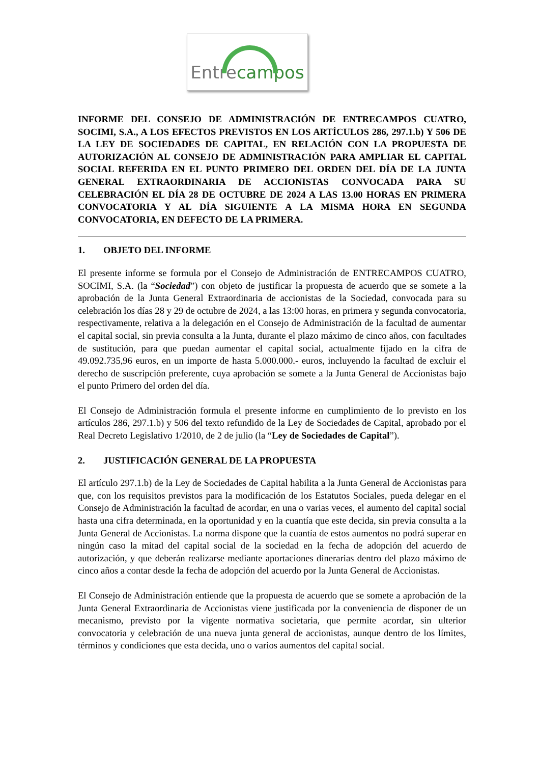Entrecampos
INFORME DEL CONSEJO DE ADMINISTRACIÓN DE ENTRECAMPOS CUATRO, SOCIMI, S.A., A LOS EFECTOS PREVISTOS EN LOS ARTÍCULOS 286, 297.1.b) Y 506 DE LA LEY DE SOCIEDADES DE CAPITAL, EN RELACIÓN CON LA PROPUESTA DE AUTORIZACIÓN AL CONSEJO DE ADMINISTRACIÓN PARA AMPLIAR EL CAPITAL SOCIAL REFERIDA EN EL PUNTO PRIMERO DEL ORDEN DEL DÍA DE LA JUNTA GENERAL EXTRAORDINARIA DE ACCIONISTAS CONVOCADA PARA SU CELEBRACIÓN EL DÍA 28 DE OCTUBRE DE 2024 A LAS 13.00 HORAS EN PRIMERA CONVOCATORIA Y AL DÍA SIGUIENTE A LA MISMA HORA EN SEGUNDA CONVOCATORIA, EN DEFECTO DE LA PRIMERA.
1. OBJETO DEL INFORME
El presente informe se formula por el Consejo de Administración de ENTRECAMPOS CUATRO, SOCIMI, S.A. (la “Sociedad”) con objeto de justificar la propuesta de acuerdo que se somete a la aprobación de la Junta General Extraordinaria de accionistas de la Sociedad, convocada para su celebración los días 28 y 29 de octubre de 2024, a las 13:00 horas, en primera y segunda convocatoria, respectivamente, relativa a la delegación en el Consejo de Administración de la facultad de aumentar el capital social, sin previa consulta a la Junta, durante el plazo máximo de cinco años, con facultades de sustitución, para que puedan aumentar el capital social, actualmente fijado en la cifra de 49.092.735,96 euros, en un importe de hasta 5.000.000.- euros, incluyendo la facultad de excluir el derecho de suscripción preferente, cuya aprobación se somete a la Junta General de Accionistas bajo el punto Primero del orden del día.
El Consejo de Administración formula el presente informe en cumplimiento de lo previsto en los artículos 286, 297.1.b) y 506 del texto refundido de la Ley de Sociedades de Capital, aprobado por el Real Decreto Legislativo 1/2010, de 2 de julio (la “Ley de Sociedades de Capital”).
2. JUSTIFICACIÓN GENERAL DE LA PROPUESTA
El artículo 297.1.b) de la Ley de Sociedades de Capital habilita a la Junta General de Accionistas para que, con los requisitos previstos para la modificación de los Estatutos Sociales, pueda delegar en el Consejo de Administración la facultad de acordar, en una o varias veces, el aumento del capital social hasta una cifra determinada, en la oportunidad y en la cuantía que este decida, sin previa consulta a la Junta General de Accionistas. La norma dispone que la cuantía de estos aumentos no podrá superar en ningún caso la mitad del capital social de la sociedad en la fecha de adopción del acuerdo de autorización, y que deberán realizarse mediante aportaciones dinerarias dentro del plazo máximo de cinco años a contar desde la fecha de adopción del acuerdo por la Junta General de Accionistas.
El Consejo de Administración entiende que la propuesta de acuerdo que se somete a aprobación de la Junta General Extraordinaria de Accionistas viene justificada por la conveniencia de disponer de un mecanismo, previsto por la vigente normativa societaria, que permite acordar, sin ulterior convocatoria y celebración de una nueva junta general de accionistas, aunque dentro de los límites, términos y condiciones que esta decida, uno o varios aumentos del capital social.